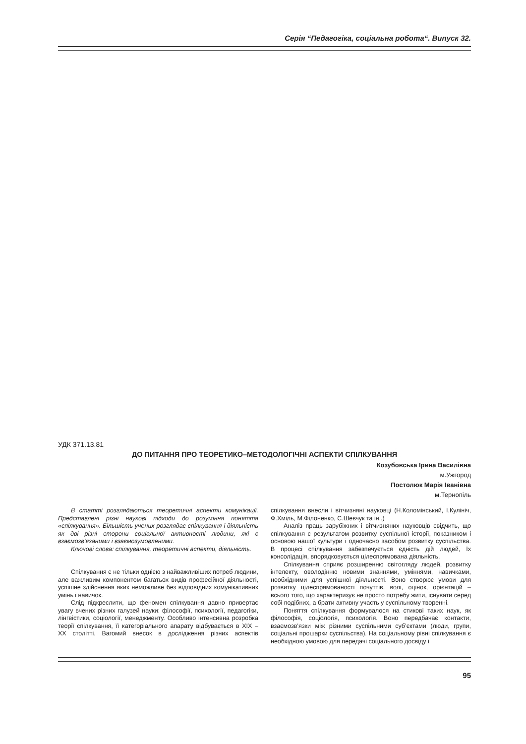Серія “Педагогіка, соціальна робота“. Випуск 32.
УДК 371.13.81
ДО ПИТАННЯ ПРО ТЕОРЕТИКО–МЕТОДОЛОГІЧНІ АСПЕКТИ СПІЛКУВАННЯ
Козубовська Ірина Василівна
м.Ужгород
Постолюк Марія Іванівна
м.Тернопіль
В статті розглядаються теоретичні аспекти комунікації. Представлені різні наукові підходи до розуміння поняття «спілкування». Більшість учених розглядає спілкування і діяльність як дві різні сторони соціальної активності людини, які є взаємозв’язаними і взаємозумовленими.
Ключові слова: спілкування, теоретичні аспекти, діяльність.
Спілкування є не тільки однією з найважливіших потреб людини, але важливим компонентом багатьох видів професійної діяльності, успішне здійснення яких неможливе без відповідних комунікативних умінь і навичок.
Слід підкреслити, що феномен спілкування давно привертає увагу вчених різних галузей науки: філософії, психології, педагогіки, лінгвістики, соціології, менеджменту. Особливо інтенсивна розробка теорії спілкування, її категоріального апарату відбувається в XIX – XX столітті. Вагомий внесок в дослідження різних аспектів спілкування внесли і вітчизняні науковці (Н.Коломінський, І.Кулініч, Ф.Хміль, М.Філоненко, С.Шевчук та ін..)
Аналіз праць зарубіжних і вітчизняних науковців свідчить, що спілкування є результатом розвитку суспільної історії, показником і основою нашої культури і одночасно засобом розвитку суспільства. В процесі спілкування забезпечується єдність дій людей, їх консолідація, впорядковується цілеспрямована діяльність.
Спілкування сприяє розширенню світогляду людей, розвитку інтелекту, оволодінню новими знаннями, уміннями, навичками, необхідними для успішної діяльності. Воно створює умови для розвитку цілеспрямованості почуттів, волі, оцінок, орієнтацій – всього того, що характеризує не просто потребу жити, існувати серед собі подібних, а брати активну участь у суспільному творенні.
Поняття спілкування формувалося на стикові таких наук, як філософія, соціологія, психологія. Воно передбачає контакти, взаємозв’язки між різними суспільними суб’єктами (люди, групи, соціальні прошарки суспільства). На соціальному рівні спілкування є необхідною умовою для передачі соціального досвіду і
95